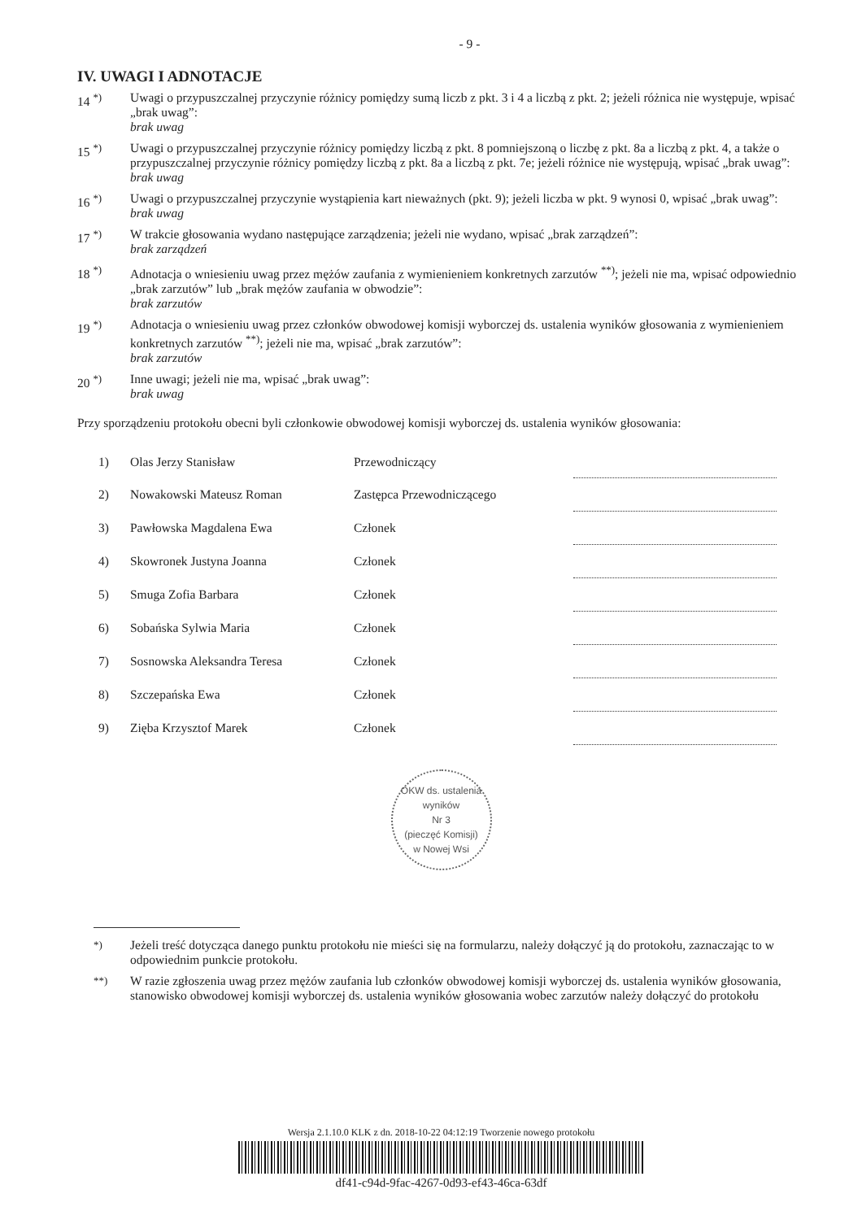- 9 -
IV. UWAGI I ADNOTACJE
14 <sup>*)</sup> Uwagi o przypuszczalnej przyczynie różnicy pomiędzy sumą liczb z pkt. 3 i 4 a liczbą z pkt. 2; jeżeli różnica nie występuje, wpisać „brak uwag”:
brak uwag
15 <sup>*)</sup> Uwagi o przypuszczalnej przyczynie różnicy pomiędzy liczbą z pkt. 8 pomniejszoną o liczbę z pkt. 8a a liczbą z pkt. 4, a także o przypuszczalnej przyczynie różnicy pomiędzy liczbą z pkt. 8a a liczbą z pkt. 7e; jeżeli różnice nie występują, wpisać „brak uwag”:
brak uwag
16 <sup>*)</sup> Uwagi o przypuszczalnej przyczynie wystąpienia kart nieważnych (pkt. 9); jeżeli liczba w pkt. 9 wynosi 0, wpisać „brak uwag”:
brak uwag
17 <sup>*)</sup> W trakcie głosowania wydano następujące zarządzenia; jeżeli nie wydano, wpisać „brak zarządzeń”:
brak zarządzeń
18 <sup>*)</sup> Adnotacja o wniesieniu uwag przez mężów zaufania z wymienieniem konkretnych zarzutów <sup>**)</sup>; jeżeli nie ma, wpisać odpowiednio „brak zarzutów” lub „brak mężów zaufania w obwodzie”:
brak zarzutów
19 <sup>*)</sup> Adnotacja o wniesieniu uwag przez członków obwodowej komisji wyborczej ds. ustalenia wyników głosowania z wymienieniem konkretnych zarzutów <sup>**)</sup>; jeżeli nie ma, wpisać „brak zarzutów”:
brak zarzutów
20 <sup>*)</sup> Inne uwagi; jeżeli nie ma, wpisać „brak uwag”:
brak uwag
Przy sporządzeniu protokołu obecni byli członkowie obwodowej komisji wyborczej ds. ustalenia wyników głosowania:
| 1) | Olas Jerzy Stanisław | Przewodniczący | |
| 2) | Nowakowski Mateusz Roman | Zastępca Przewodniczącego | |
| 3) | Pawłowska Magdalena Ewa | Członek | |
| 4) | Skowronek Justyna Joanna | Członek | |
| 5) | Smuga Zofia Barbara | Członek | |
| 6) | Sobańska Sylwia Maria | Członek | |
| 7) | Sosnowska Aleksandra Teresa | Członek | |
| 8) | Szczepańska Ewa | Członek | |
| 9) | Zięba Krzysztof Marek | Członek | |
OKW ds. ustalenia wyników
Nr 3
(pieczęć Komisji)
w Nowej Wsi
<sup>*)</sup> Jeżeli treść dotycząca danego punktu protokołu nie mieści się na formularzu, należy dołączyć ją do protokołu, zaznaczając to w odpowiednim punkcie protokołu.
<sup>**)</sup> W razie zgłoszenia uwag przez mężów zaufania lub członków obwodowej komisji wyborczej ds. ustalenia wyników głosowania, stanowisko obwodowej komisji wyborczej ds. ustalenia wyników głosowania wobec zarzutów należy dołączyć do protokołu
Wersja 2.1.10.0 KLK z dn. 2018-10-22 04:12:19 Tworzenie nowego protokołu
df41-c94d-9fac-4267-0d93-ef43-46ca-63df